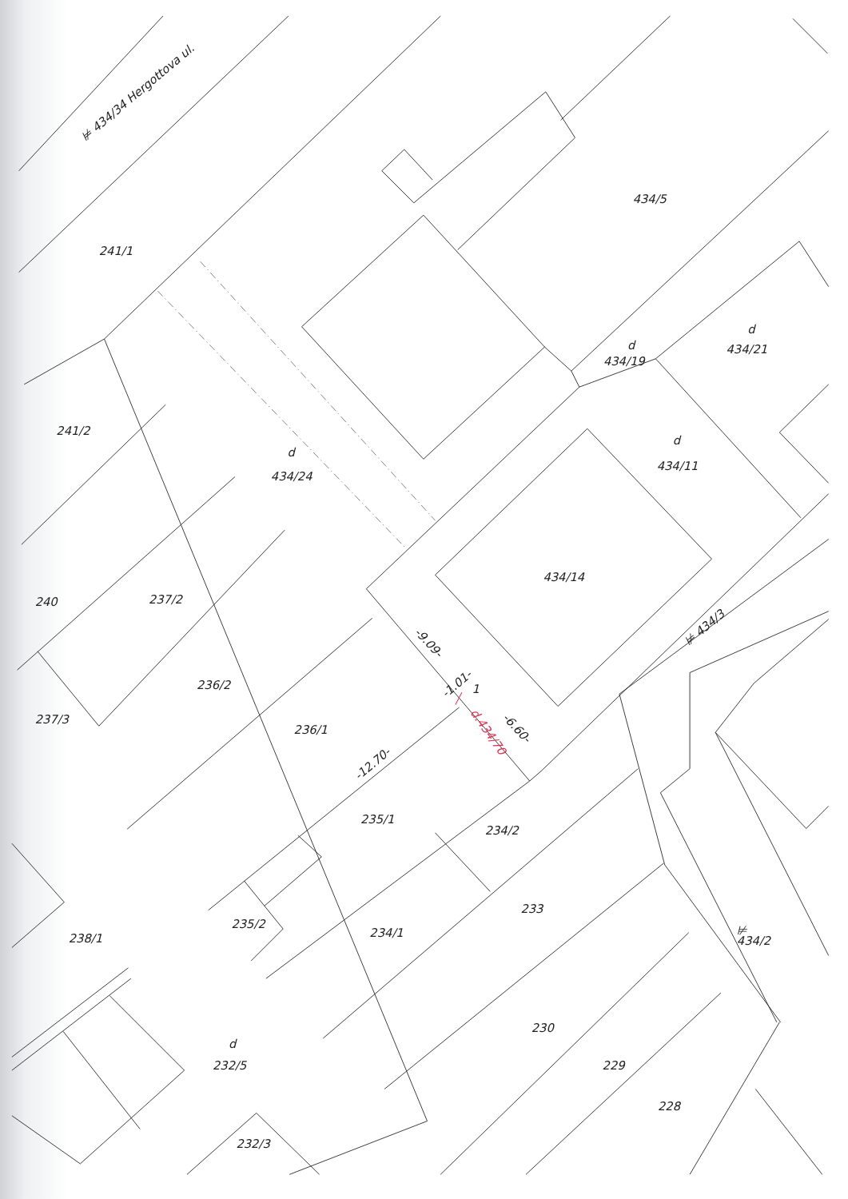⊭ 434/34 Hergottova ul.
434/5
241/1
d
434/21
d
434/19
241/2
d
434/24
d
434/11
434/14
240
237/2
236/2
237/3
236/1
⊭ 434/3
-9.09-
-1.01-
1
-6.60-
d.434/70
-12.70-
235/1
234/2
233
⊭
434/2
235/2
234/1
238/1
230
d
232/5
229
228
232/3